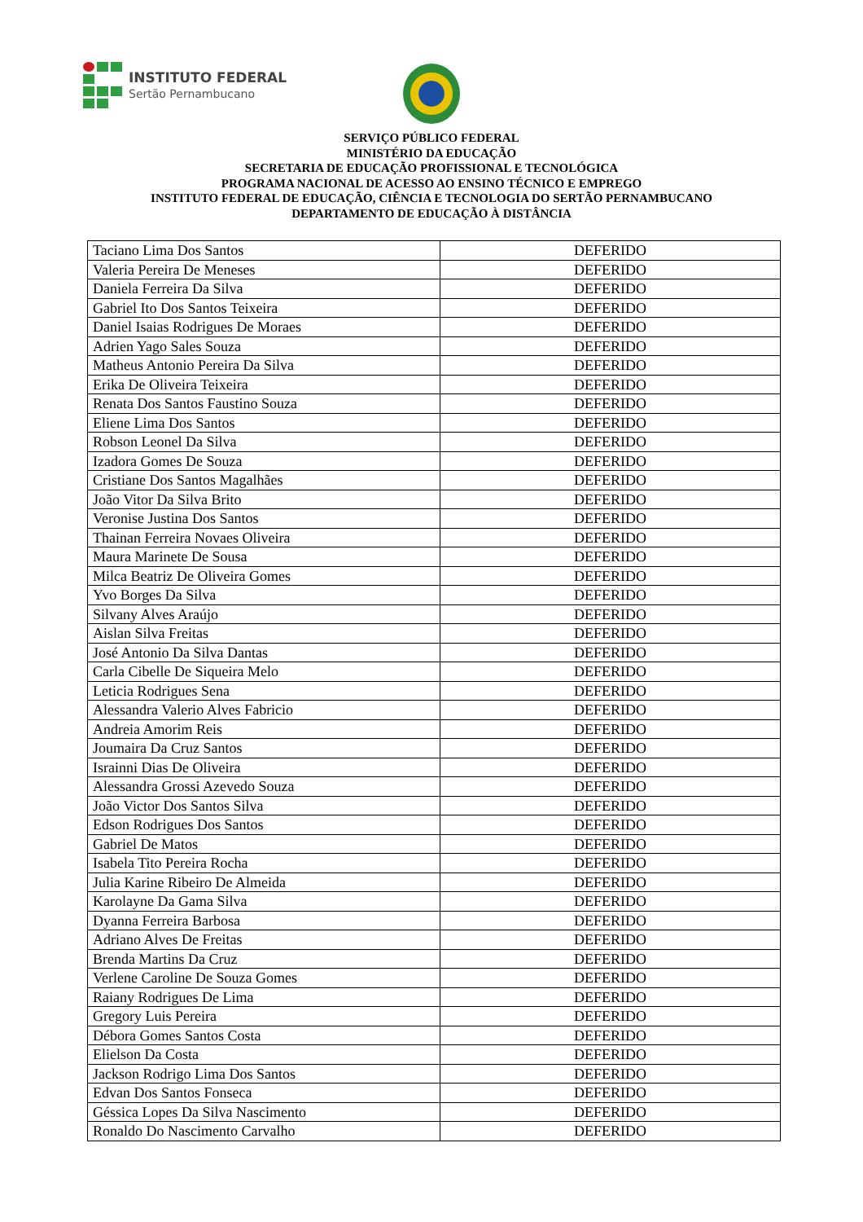INSTITUTO FEDERAL
Sertão Pernambucano
SERVIÇO PÚBLICO FEDERAL
MINISTÉRIO DA EDUCAÇÃO
SECRETARIA DE EDUCAÇÃO PROFISSIONAL E TECNOLÓGICA
PROGRAMA NACIONAL DE ACESSO AO ENSINO TÉCNICO E EMPREGO
INSTITUTO FEDERAL DE EDUCAÇÃO, CIÊNCIA E TECNOLOGIA DO SERTÃO PERNAMBUCANO
DEPARTAMENTO DE EDUCAÇÃO À DISTÂNCIA
| Taciano Lima Dos Santos | DEFERIDO |
| Valeria Pereira De Meneses | DEFERIDO |
| Daniela Ferreira Da Silva | DEFERIDO |
| Gabriel Ito Dos Santos Teixeira | DEFERIDO |
| Daniel Isaias Rodrigues De Moraes | DEFERIDO |
| Adrien Yago Sales Souza | DEFERIDO |
| Matheus Antonio Pereira Da Silva | DEFERIDO |
| Erika De Oliveira Teixeira | DEFERIDO |
| Renata Dos Santos Faustino Souza | DEFERIDO |
| Eliene Lima Dos Santos | DEFERIDO |
| Robson Leonel Da Silva | DEFERIDO |
| Izadora Gomes De Souza | DEFERIDO |
| Cristiane Dos Santos Magalhães | DEFERIDO |
| João Vitor Da Silva Brito | DEFERIDO |
| Veronise Justina Dos Santos | DEFERIDO |
| Thainan Ferreira Novaes Oliveira | DEFERIDO |
| Maura Marinete De Sousa | DEFERIDO |
| Milca Beatriz De Oliveira Gomes | DEFERIDO |
| Yvo Borges Da Silva | DEFERIDO |
| Silvany Alves Araújo | DEFERIDO |
| Aislan Silva Freitas | DEFERIDO |
| José Antonio Da Silva Dantas | DEFERIDO |
| Carla Cibelle De Siqueira Melo | DEFERIDO |
| Leticia Rodrigues Sena | DEFERIDO |
| Alessandra Valerio Alves Fabricio | DEFERIDO |
| Andreia Amorim Reis | DEFERIDO |
| Joumaira Da Cruz Santos | DEFERIDO |
| Israinni Dias De Oliveira | DEFERIDO |
| Alessandra Grossi Azevedo Souza | DEFERIDO |
| João Victor Dos Santos Silva | DEFERIDO |
| Edson Rodrigues Dos Santos | DEFERIDO |
| Gabriel De Matos | DEFERIDO |
| Isabela Tito Pereira Rocha | DEFERIDO |
| Julia Karine Ribeiro De Almeida | DEFERIDO |
| Karolayne Da Gama Silva | DEFERIDO |
| Dyanna Ferreira Barbosa | DEFERIDO |
| Adriano Alves De Freitas | DEFERIDO |
| Brenda Martins Da Cruz | DEFERIDO |
| Verlene Caroline De Souza Gomes | DEFERIDO |
| Raiany Rodrigues De Lima | DEFERIDO |
| Gregory Luis Pereira | DEFERIDO |
| Débora Gomes Santos Costa | DEFERIDO |
| Elielson Da Costa | DEFERIDO |
| Jackson Rodrigo Lima Dos Santos | DEFERIDO |
| Edvan Dos Santos Fonseca | DEFERIDO |
| Géssica Lopes Da Silva Nascimento | DEFERIDO |
| Ronaldo Do Nascimento Carvalho | DEFERIDO |